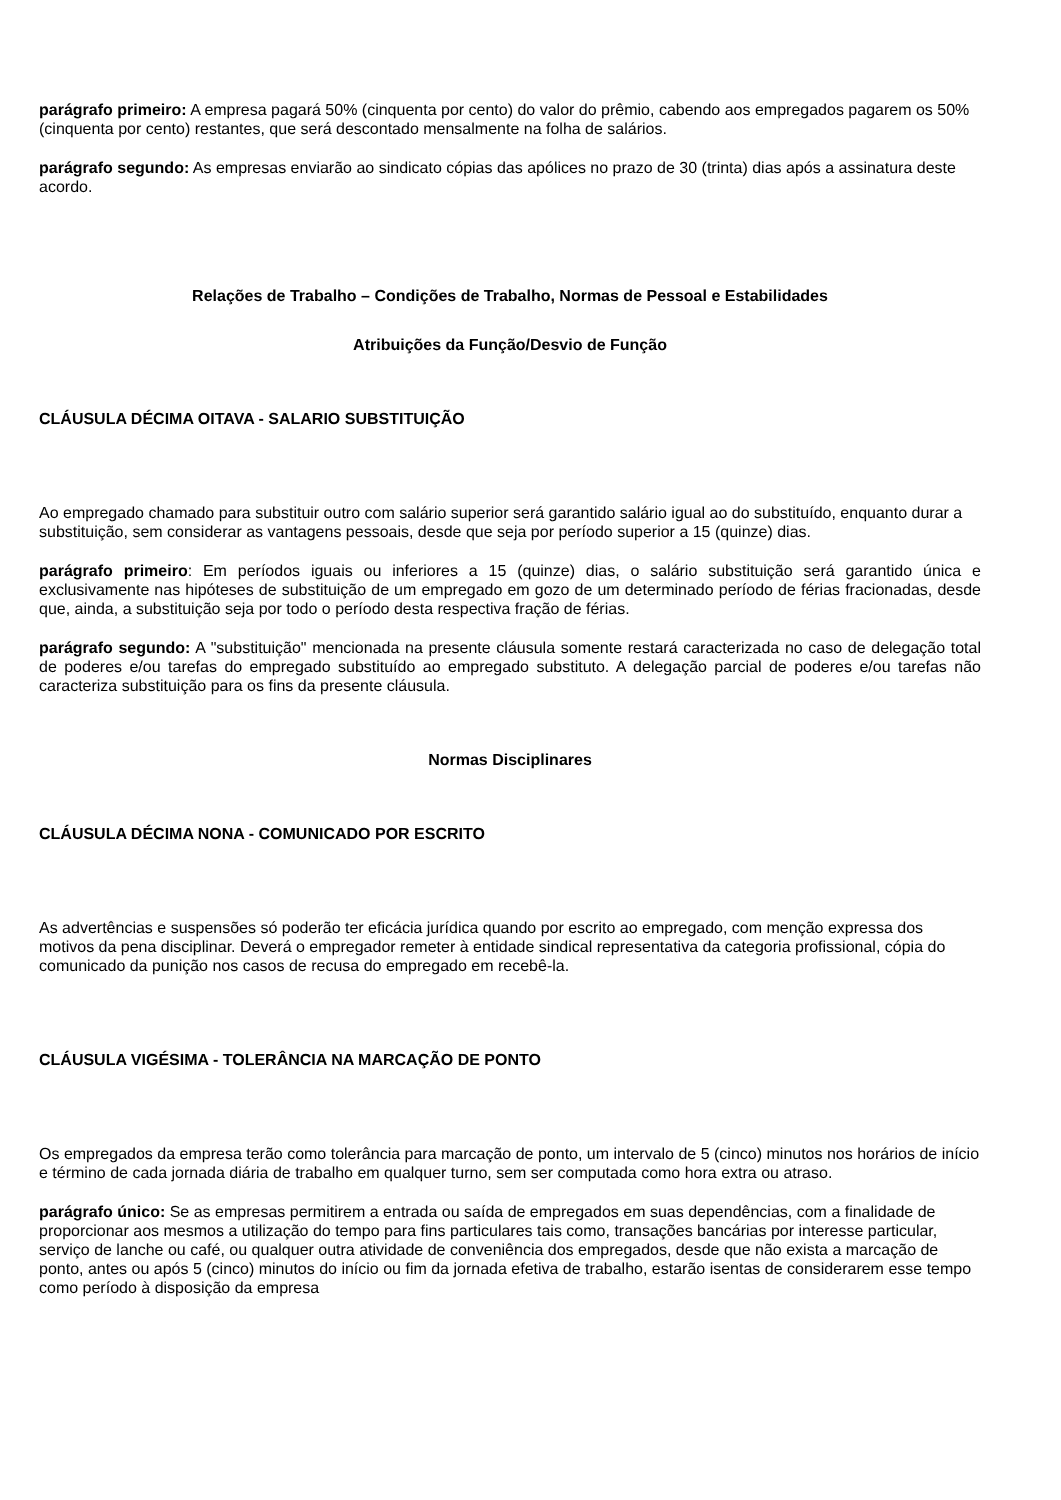parágrafo primeiro: A empresa pagará 50% (cinquenta por cento) do valor do prêmio, cabendo aos empregados pagarem os 50% (cinquenta por cento) restantes, que será descontado mensalmente na folha de salários.
parágrafo segundo: As empresas enviarão ao sindicato cópias das apólices no prazo de 30 (trinta) dias após a assinatura deste acordo.
Relações de Trabalho – Condições de Trabalho, Normas de Pessoal e Estabilidades
Atribuições da Função/Desvio de Função
CLÁUSULA DÉCIMA OITAVA - SALARIO SUBSTITUIÇÃO
Ao empregado chamado para substituir outro com salário superior será garantido salário igual ao do substituído, enquanto durar a substituição, sem considerar as vantagens pessoais, desde que seja por período superior a 15 (quinze) dias.
parágrafo primeiro: Em períodos iguais ou inferiores a 15 (quinze) dias, o salário substituição será garantido única e exclusivamente nas hipóteses de substituição de um empregado em gozo de um determinado período de férias fracionadas, desde que, ainda, a substituição seja por todo o período desta respectiva fração de férias.
parágrafo segundo: A "substituição" mencionada na presente cláusula somente restará caracterizada no caso de delegação total de poderes e/ou tarefas do empregado substituído ao empregado substituto. A delegação parcial de poderes e/ou tarefas não caracteriza substituição para os fins da presente cláusula.
Normas Disciplinares
CLÁUSULA DÉCIMA NONA - COMUNICADO POR ESCRITO
As advertências e suspensões só poderão ter eficácia jurídica quando por escrito ao empregado, com menção expressa dos motivos da pena disciplinar. Deverá o empregador remeter à entidade sindical representativa da categoria profissional, cópia do comunicado da punição nos casos de recusa do empregado em recebê-la.
CLÁUSULA VIGÉSIMA - TOLERÂNCIA NA MARCAÇÃO DE PONTO
Os empregados da empresa terão como tolerância para marcação de ponto, um intervalo de 5 (cinco) minutos nos horários de início e término de cada jornada diária de trabalho em qualquer turno, sem ser computada como hora extra ou atraso.
parágrafo único: Se as empresas permitirem a entrada ou saída de empregados em suas dependências, com a finalidade de proporcionar aos mesmos a utilização do tempo para fins particulares tais como, transações bancárias por interesse particular, serviço de lanche ou café, ou qualquer outra atividade de conveniência dos empregados, desde que não exista a marcação de ponto, antes ou após 5 (cinco) minutos do início ou fim da jornada efetiva de trabalho, estarão isentas de considerarem esse tempo como período à disposição da empresa